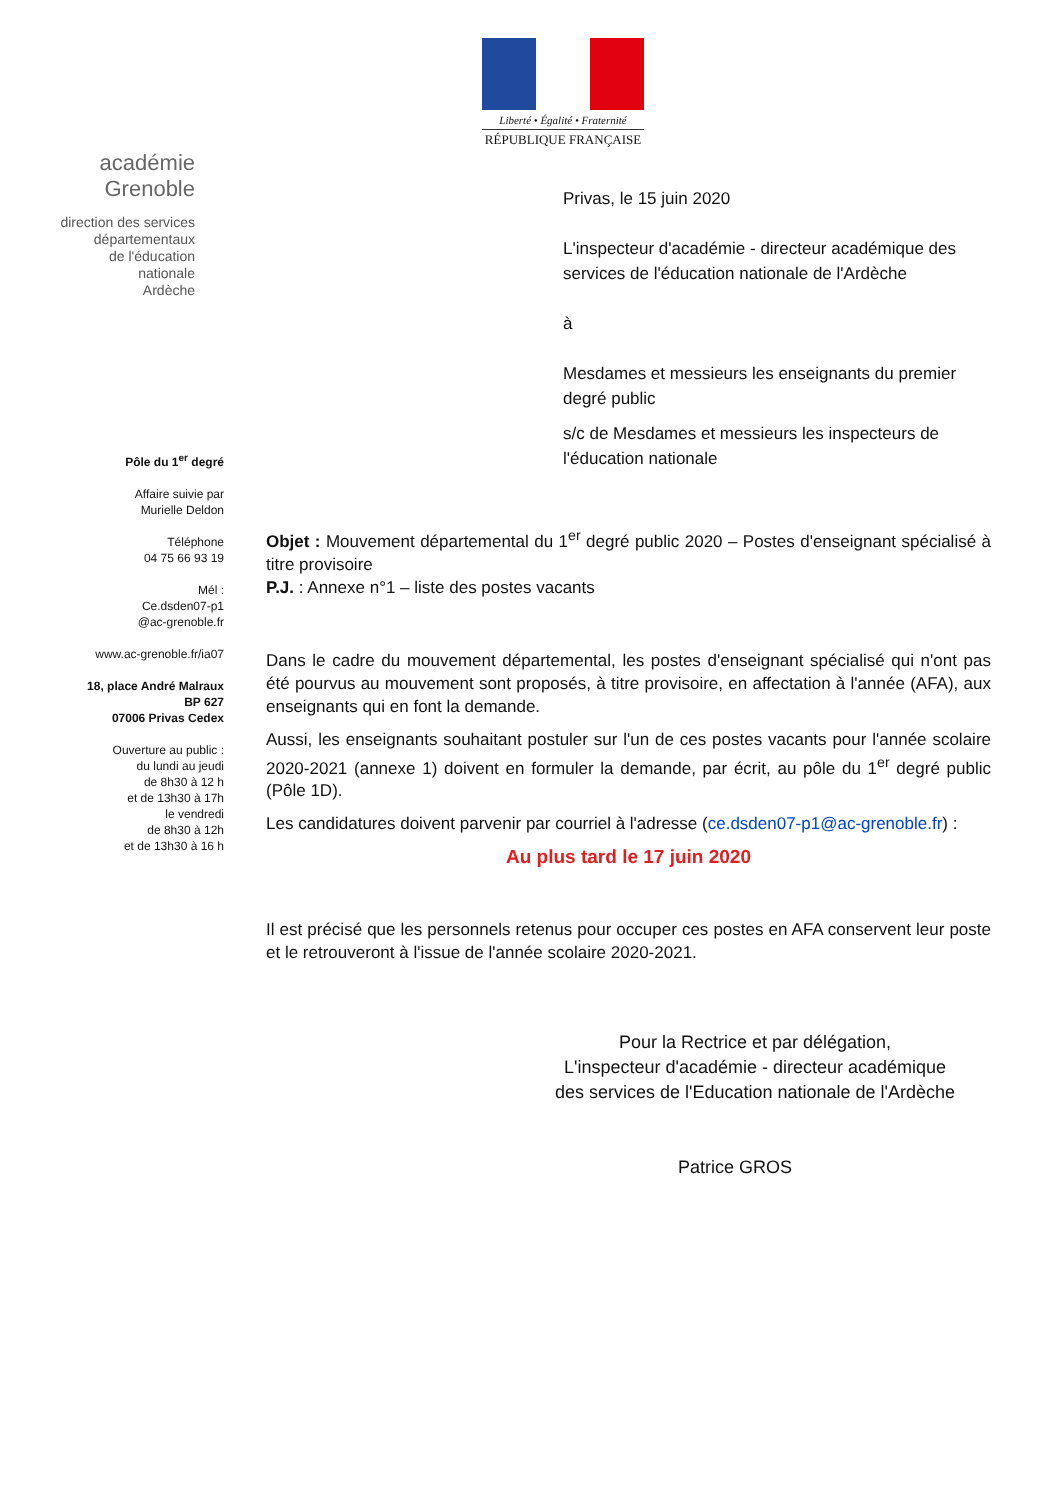Liberté • Égalité • Fraternité
RÉPUBLIQUE FRANÇAISE
académie
Grenoble
direction des services
départementaux
de l'éducation nationale
Ardèche
Pôle du 1<sup>er</sup> degré
Affaire suivie par
Murielle Deldon
Téléphone
04 75 66 93 19
Mél :
Ce.dsden07-p1
@ac-grenoble.fr
www.ac-grenoble.fr/ia07
18, place André Malraux
BP 627
07006 Privas Cedex
Ouverture au public :
du lundi au jeudi
de 8h30 à 12 h
et de 13h30 à 17h
le vendredi
de 8h30 à 12h
et de 13h30 à 16 h
Privas, le 15 juin 2020
L'inspecteur d'académie - directeur académique des services de l'éducation nationale de l'Ardèche
à
Mesdames et messieurs les enseignants du premier degré public
s/c de Mesdames et messieurs les inspecteurs de l'éducation nationale
Objet : Mouvement départemental du 1<sup>er</sup> degré public 2020 – Postes d'enseignant spécialisé à titre provisoire
P.J. : Annexe n°1 – liste des postes vacants
Dans le cadre du mouvement départemental, les postes d'enseignant spécialisé qui n'ont pas été pourvus au mouvement sont proposés, à titre provisoire, en affectation à l'année (AFA), aux enseignants qui en font la demande.
Aussi, les enseignants souhaitant postuler sur l'un de ces postes vacants pour l'année scolaire 2020-2021 (annexe 1) doivent en formuler la demande, par écrit, au pôle du 1<sup>er</sup> degré public (Pôle 1D).
Les candidatures doivent parvenir par courriel à l'adresse (ce.dsden07-p1@ac-grenoble.fr) :
Au plus tard le 17 juin 2020
Il est précisé que les personnels retenus pour occuper ces postes en AFA conservent leur poste et le retrouveront à l'issue de l'année scolaire 2020-2021.
Pour la Rectrice et par délégation,
L'inspecteur d'académie - directeur académique
des services de l'Education nationale de l'Ardèche
Patrice GROS